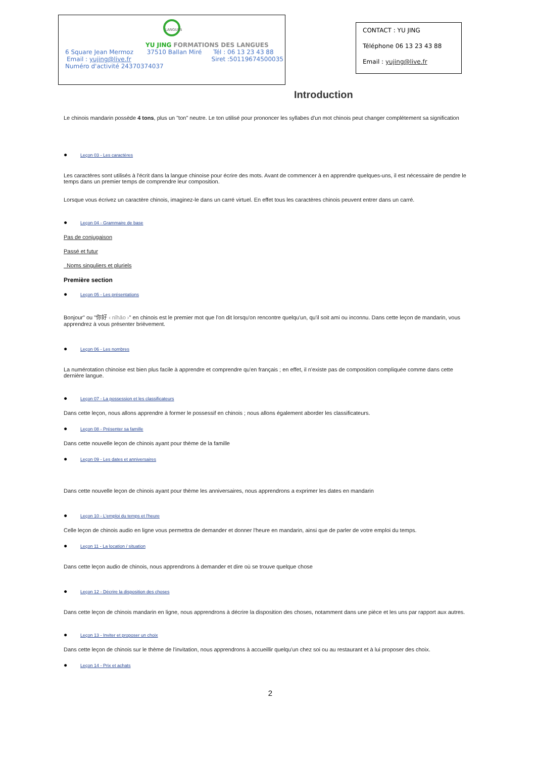LANGUES
YU JING FORMATIONS DES LANGUES
6 Square Jean Mermoz 37510 Ballan Miré Tél : 06 13 23 43 88
Email : yujing@live.fr Siret :50119674500035
Numéro d'activité 24370374037
CONTACT : YU JING
Téléphone 06 13 23 43 88
Email : yujing@live.fr
Introduction
Le chinois mandarin possède 4 tons, plus un "ton" neutre. Le ton utilisé pour prononcer les syllabes d'un mot chinois peut changer complétement sa signification
● Leçon 03 - Les caractères
Les caractères sont utilisés à l'écrit dans la langue chinoise pour écrire des mots. Avant de commencer à en apprendre quelques-uns, il est nécessaire de pendre le temps dans un premier temps de comprendre leur composition.
Lorsque vous écrivez un caractère chinois, imaginez-le dans un carré virtuel. En effet tous les caractères chinois peuvent entrer dans un carré.
● Leçon 04 - Grammaire de base
Pas de conjugaison
Passé et futur
Noms singuliers et pluriels
Première section
● Leçon 05 - Les présentations
Bonjour" ou "你好 ‹ nǐhǎo ›" en chinois est le premier mot que l'on dit lorsqu'on rencontre quelqu'un, qu'il soit ami ou inconnu. Dans cette leçon de mandarin, vous apprendrez à vous présenter brièvement.
● Leçon 06 - Les nombres
La numérotation chinoise est bien plus facile à apprendre et comprendre qu'en français ; en effet, il n'existe pas de composition compliquée comme dans cette dernière langue.
● Leçon 07 - La possession et les classificateurs
Dans cette leçon, nous allons apprendre à former le possessif en chinois ; nous allons également aborder les classificateurs.
● Leçon 08 - Présenter sa famille
Dans cette nouvelle leçon de chinois ayant pour thème de la famille
● Leçon 09 - Les dates et anniversaires
Dans cette nouvelle leçon de chinois ayant pour thème les anniversaires, nous apprendrons a exprimer les dates en mandarin
● Leçon 10 - L'emploi du temps et l'heure
Celle leçon de chinois audio en ligne vous permettra de demander et donner l'heure en mandarin, ainsi que de parler de votre emploi du temps.
● Leçon 11 - La location / situation
Dans cette leçon audio de chinois, nous apprendrons à demander et dire où se trouve quelque chose
● Leçon 12 - Décrire la disposition des choses
Dans cette leçon de chinois mandarin en ligne, nous apprendrons à décrire la disposition des choses, notamment dans une pièce et les uns par rapport aux autres.
● Leçon 13 - Inviter et proposer un choix
Dans cette leçon de chinois sur le thème de l'invitation, nous apprendrons à accueillir quelqu'un chez soi ou au restaurant et à lui proposer des choix.
● Leçon 14 - Prix et achats
2